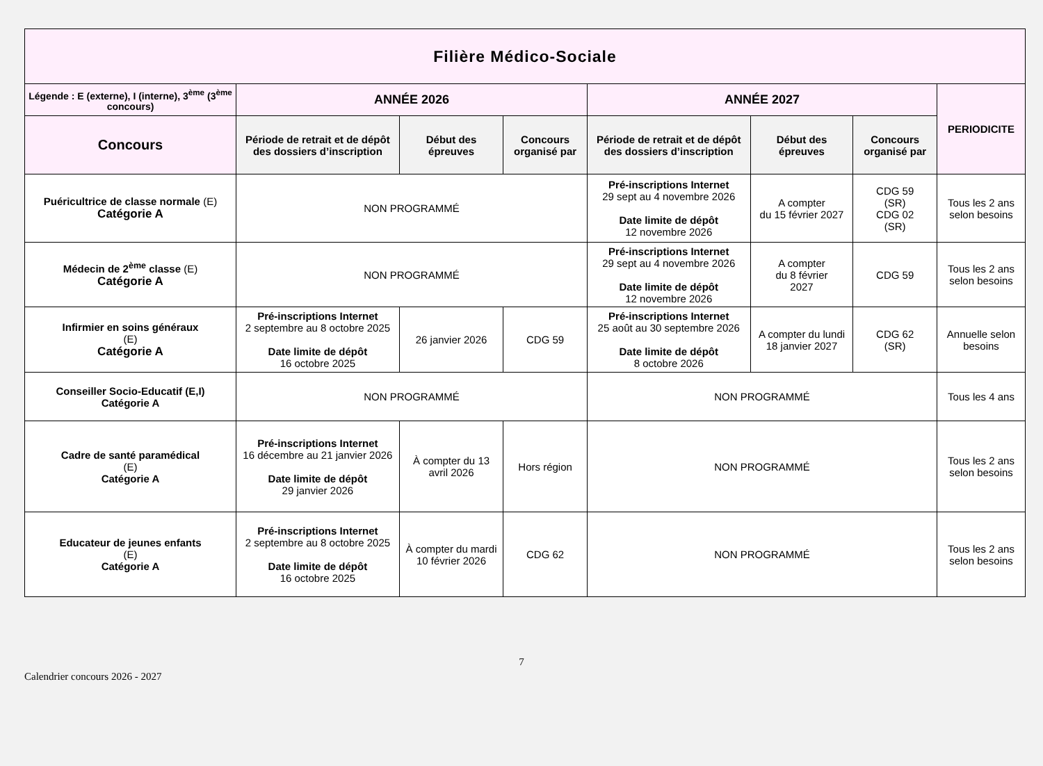| Filière Médico-Sociale | | | | | | | |
| --- | --- | --- | --- | --- | --- | --- | --- |
| Légende : E (externe), I (interne), 3<sup>ème</sup> (3<sup>ème</sup> concours) | ANNÉE 2026 | | | ANNÉE 2027 | | | PERIODICITE |
| Concours | Période de retrait et de dépôt des dossiers d’inscription | Début des épreuves | Concours organisé par | Période de retrait et de dépôt des dossiers d’inscription | Début des épreuves | Concours organisé par | |
| Puéricultrice de classe normale (E) Catégorie A | NON PROGRAMMÉ | | | Pré-inscriptions Internet 29 sept au 4 novembre 2026 Date limite de dépôt 12 novembre 2026 | A compter du 15 février 2027 | CDG 59 (SR) CDG 02 (SR) | Tous les 2 ans selon besoins |
| Médecin de 2<sup>ème</sup> classe (E) Catégorie A | NON PROGRAMMÉ | | | Pré-inscriptions Internet 29 sept au 4 novembre 2026 Date limite de dépôt 12 novembre 2026 | A compter du 8 février 2027 | CDG 59 | Tous les 2 ans selon besoins |
| Infirmier en soins généraux (E) Catégorie A | Pré-inscriptions Internet 2 septembre au 8 octobre 2025 Date limite de dépôt 16 octobre 2025 | 26 janvier 2026 | CDG 59 | Pré-inscriptions Internet 25 août au 30 septembre 2026 Date limite de dépôt 8 octobre 2026 | A compter du lundi 18 janvier 2027 | CDG 62 (SR) | Annuelle selon besoins |
| Conseiller Socio-Educatif (E,I) Catégorie A | NON PROGRAMMÉ | | | NON PROGRAMMÉ | | | Tous les 4 ans |
| Cadre de santé paramédical (E) Catégorie A | Pré-inscriptions Internet 16 décembre au 21 janvier 2026 Date limite de dépôt 29 janvier 2026 | À compter du 13 avril 2026 | Hors région | NON PROGRAMMÉ | | | Tous les 2 ans selon besoins |
| Educateur de jeunes enfants (E) Catégorie A | Pré-inscriptions Internet 2 septembre au 8 octobre 2025 Date limite de dépôt 16 octobre 2025 | À compter du mardi 10 février 2026 | CDG 62 | NON PROGRAMMÉ | | | Tous les 2 ans selon besoins |
7
Calendrier concours 2026 - 2027